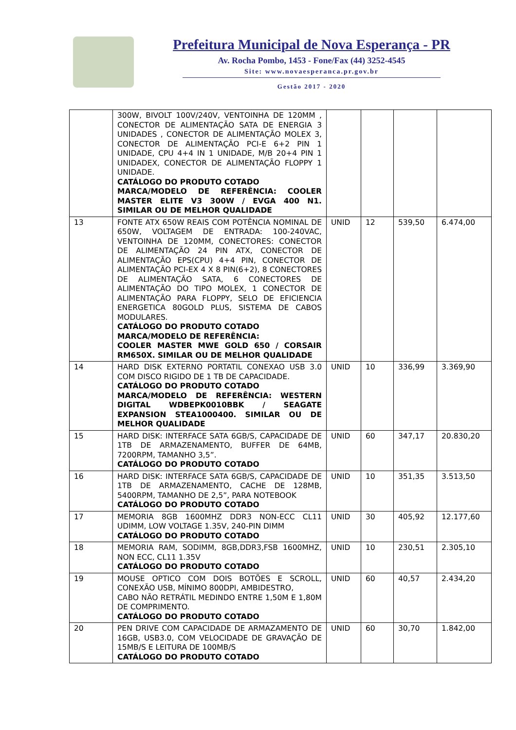Prefeitura Municipal de Nova Esperança - PR
Av. Rocha Pombo, 1453 - Fone/Fax (44) 3252-4545
Site: www.novaesperanca.pr.gov.br
Gestão 2017 - 2020
| | 300W, BIVOLT 100V/240V, VENTOINHA DE 120MM , CONECTOR DE ALIMENTAÇÃO SATA DE ENERGIA 3 UNIDADES , CONECTOR DE ALIMENTAÇÃO MOLEX 3, CONECTOR DE ALIMENTAÇÃO PCI-E 6+2 PIN 1 UNIDADE, CPU 4+4 IN 1 UNIDADE, M/B 20+4 PIN 1 UNIDADEX, CONECTOR DE ALIMENTAÇÃO FLOPPY 1 UNIDADE. CATÁLOGO DO PRODUTO COTADO MARCA/MODELO DE REFERÊNCIA: COOLER MASTER ELITE V3 300W / EVGA 400 N1. SIMILAR OU DE MELHOR QUALIDADE | | | | |
| 13 | FONTE ATX 650W REAIS COM POTÊNCIA NOMINAL DE 650W, VOLTAGEM DE ENTRADA: 100-240VAC, VENTOINHA DE 120MM, CONECTORES: CONECTOR DE ALIMENTAÇÃO 24 PIN ATX, CONECTOR DE ALIMENTAÇÃO EPS(CPU) 4+4 PIN, CONECTOR DE ALIMENTAÇÃO PCI-EX 4 X 8 PIN(6+2), 8 CONECTORES DE ALIMENTAÇÃO SATA, 6 CONECTORES DE ALIMENTAÇÃO DO TIPO MOLEX, 1 CONECTOR DE ALIMENTAÇÃO PARA FLOPPY, SELO DE EFICIENCIA ENERGETICA 80GOLD PLUS, SISTEMA DE CABOS MODULARES. CATÁLOGO DO PRODUTO COTADO MARCA/MODELO DE REFERÊNCIA: COOLER MASTER MWE GOLD 650 / CORSAIR RM650X. SIMILAR OU DE MELHOR QUALIDADE | UNID | 12 | 539,50 | 6.474,00 |
| 14 | HARD DISK EXTERNO PORTATIL CONEXAO USB 3.0 COM DISCO RIGIDO DE 1 TB DE CAPACIDADE. CATÁLOGO DO PRODUTO COTADO MARCA/MODELO DE REFERÊNCIA: WESTERN DIGITAL WDBEPK0010BBK / SEAGATE EXPANSION STEA1000400. SIMILAR OU DE MELHOR QUALIDADE | UNID | 10 | 336,99 | 3.369,90 |
| 15 | HARD DISK: INTERFACE SATA 6GB/S, CAPACIDADE DE 1TB DE ARMAZENAMENTO, BUFFER DE 64MB, 7200RPM, TAMANHO 3,5”. CATÁLOGO DO PRODUTO COTADO | UNID | 60 | 347,17 | 20.830,20 |
| 16 | HARD DISK: INTERFACE SATA 6GB/S, CAPACIDADE DE 1TB DE ARMAZENAMENTO, CACHE DE 128MB, 5400RPM, TAMANHO DE 2,5”, PARA NOTEBOOK CATÁLOGO DO PRODUTO COTADO | UNID | 10 | 351,35 | 3.513,50 |
| 17 | MEMORIA 8GB 1600MHZ DDR3 NON-ECC CL11 UDIMM, LOW VOLTAGE 1.35V, 240-PIN DIMM CATÁLOGO DO PRODUTO COTADO | UNID | 30 | 405,92 | 12.177,60 |
| 18 | MEMORIA RAM, SODIMM, 8GB,DDR3,FSB 1600MHZ, NON ECC, CL11 1.35V CATÁLOGO DO PRODUTO COTADO | UNID | 10 | 230,51 | 2.305,10 |
| 19 | MOUSE OPTICO COM DOIS BOTÕES E SCROLL, CONEXÃO USB, MÍNIMO 800DPI, AMBIDESTRO, CABO NÃO RETRÁTIL MEDINDO ENTRE 1,50M E 1,80M DE COMPRIMENTO. CATÁLOGO DO PRODUTO COTADO | UNID | 60 | 40,57 | 2.434,20 |
| 20 | PEN DRIVE COM CAPACIDADE DE ARMAZAMENTO DE 16GB, USB3.0, COM VELOCIDADE DE GRAVAÇÃO DE 15MB/S E LEITURA DE 100MB/S CATÁLOGO DO PRODUTO COTADO | UNID | 60 | 30,70 | 1.842,00 |